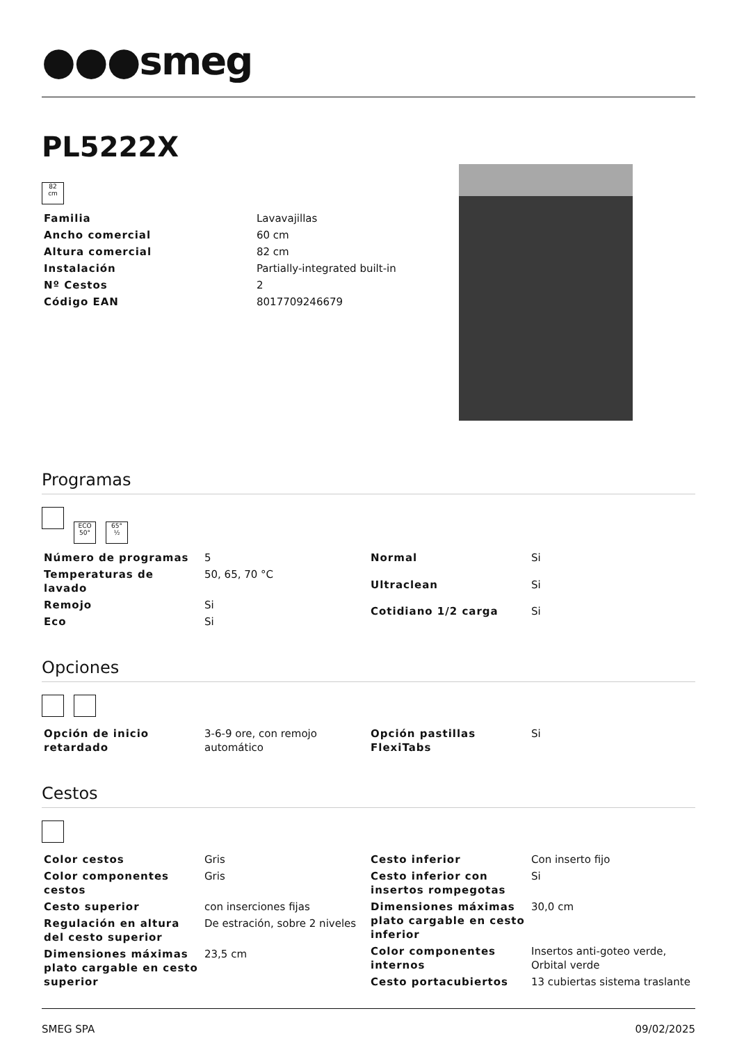●●●smeg
PL5222X
82
cm
| Familia | Lavavajillas |
| Ancho comercial | 60 cm |
| Altura comercial | 82 cm |
| Instalación | Partially-integrated built-in |
| Nº Cestos | 2 |
| Código EAN | 8017709246679 |
Programas
ECO
50° 65°
½
| Número de programas | 5 |
| Temperaturas de lavado | 50, 65, 70 °C |
| Remojo | Si |
| Eco | Si |
| Normal | Si |
| Ultraclean | Si |
| Cotidiano 1/2 carga | Si |
Opciones
| Opción de inicio retardado | 3-6-9 ore, con remojo automático |
| Opción pastillas FlexiTabs | Si |
Cestos
| Color cestos | Gris |
| Color componentes cestos | Gris |
| Cesto superior | con inserciones fijas |
| Regulación en altura del cesto superior | De estración, sobre 2 niveles |
| Dimensiones máximas plato cargable en cesto superior | 23,5 cm |
| Cesto inferior | Con inserto fijo |
| Cesto inferior con insertos rompegotas | Si |
| Dimensiones máximas plato cargable en cesto inferior | 30,0 cm |
| Color componentes internos | Insertos anti-goteo verde, Orbital verde |
| Cesto portacubiertos | 13 cubiertas sistema traslante |
SMEG SPA 09/02/2025